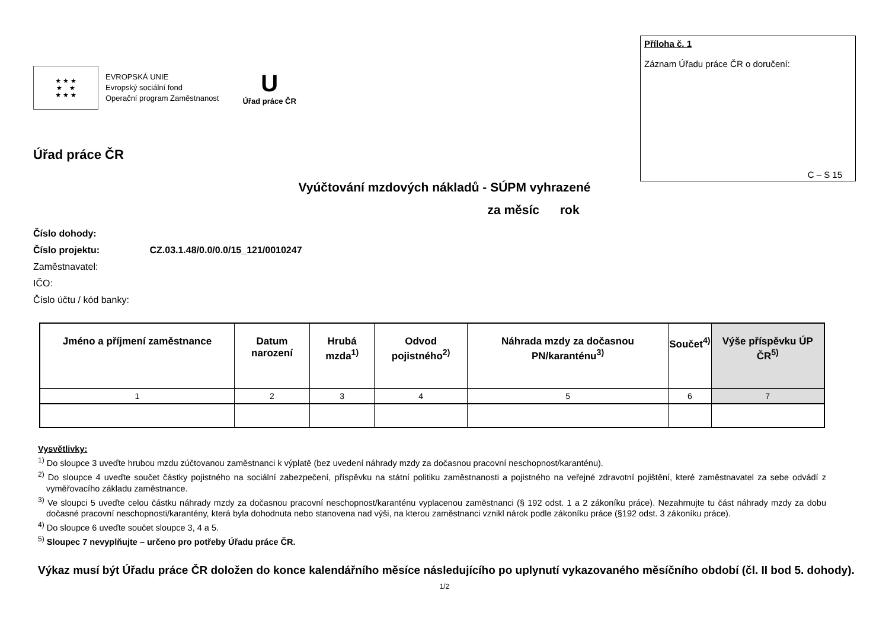★ ★ ★
★ ★
★ ★ ★
EVROPSKÁ UNIE
Evropský sociální fond
Operační program Zaměstnanost
U
Úřad práce ČR
Úřad práce ČR
Příloha č. 1
Záznam Úřadu práce ČR o doručení:
C – S 15
Vyúčtování mzdových nákladů - SÚPM vyhrazené
za měsíc rok
Číslo dohody:
Číslo projektu: CZ.03.1.48/0.0/0.0/15_121/0010247
Zaměstnavatel:
IČO:
Číslo účtu / kód banky:
| Jméno a příjmení zaměstnance | Datum narození | Hrubá mzda<sup>1)</sup> | Odvod pojistného<sup>2)</sup> | Náhrada mzdy za dočasnou PN/karanténu<sup>3)</sup> | Součet<sup>4)</sup> | Výše příspěvku ÚP ČR<sup>5)</sup> |
| --- | --- | --- | --- | --- | --- | --- |
| 1 | 2 | 3 | 4 | 5 | 6 | 7 |
Vysvětlivky:
<sup>1)</sup> Do sloupce 3 uveďte hrubou mzdu zúčtovanou zaměstnanci k výplatě (bez uvedení náhrady mzdy za dočasnou pracovní neschopnost/karanténu).
<sup>2)</sup> Do sloupce 4 uveďte součet částky pojistného na sociální zabezpečení, příspěvku na státní politiku zaměstnanosti a pojistného na veřejné zdravotní pojištění, které zaměstnavatel za sebe odvádí z vyměřovacího základu zaměstnance.
<sup>3)</sup> Ve sloupci 5 uveďte celou částku náhrady mzdy za dočasnou pracovní neschopnost/karanténu vyplacenou zaměstnanci (§ 192 odst. 1 a 2 zákoníku práce). Nezahrnujte tu část náhrady mzdy za dobu dočasné pracovní neschopnosti/karantény, která byla dohodnuta nebo stanovena nad výši, na kterou zaměstnanci vznikl nárok podle zákoníku práce (§192 odst. 3 zákoníku práce).
<sup>4)</sup> Do sloupce 6 uveďte součet sloupce 3, 4 a 5.
<sup>5)</sup> Sloupec 7 nevyplňujte – určeno pro potřeby Úřadu práce ČR.
Výkaz musí být Úřadu práce ČR doložen do konce kalendářního měsíce následujícího po uplynutí vykazovaného měsíčního období (čl. II bod 5. dohody).
1/2